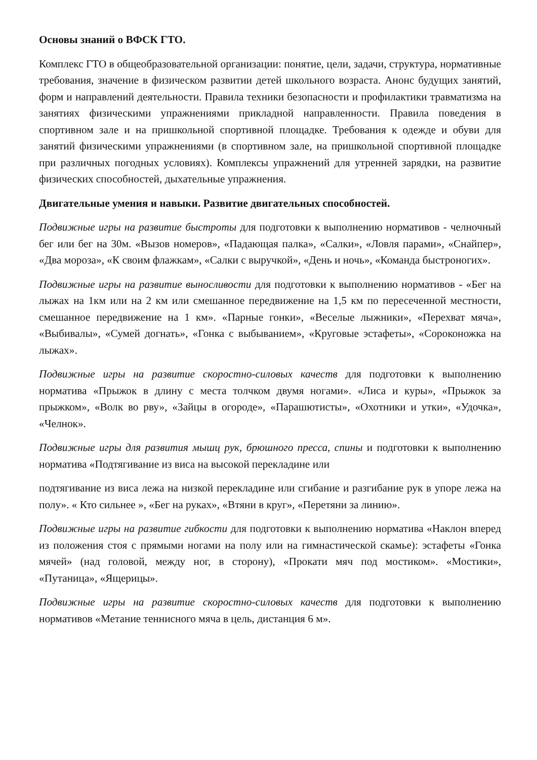Основы знаний о ВФСК ГТО.
Комплекс ГТО в общеобразовательной организации: понятие, цели, задачи, структура, нормативные требования, значение в физическом развитии детей школьного возраста. Анонс будущих занятий, форм и направлений деятельности. Правила техники безопасности и профилактики травматизма на занятиях физическими упражнениями прикладной направленности. Правила поведения в спортивном зале и на пришкольной спортивной площадке. Требования к одежде и обуви для занятий физическими упражнениями (в спортивном зале, на пришкольной спортивной площадке при различных погодных условиях). Комплексы упражнений для утренней зарядки, на развитие физических способностей, дыхательные упражнения.
Двигательные умения и навыки. Развитие двигательных способностей.
Подвижные игры на развитие быстроты для подготовки к выполнению нормативов - челночный бег или бег на 30м. «Вызов номеров», «Падающая палка», «Салки», «Ловля парами», «Снайпер», «Два мороза», «К своим флажкам», «Салки с выручкой», «День и ночь», «Команда быстроногих».
Подвижные игры на развитие выносливости для подготовки к выполнению нормативов - «Бег на лыжах на 1км или на 2 км или смешанное передвижение на 1,5 км по пересеченной местности, смешанное передвижение на 1 км». «Парные гонки», «Веселые лыжники», «Перехват мяча», «Выбивалы», «Сумей догнать», «Гонка с выбыванием», «Круговые эстафеты», «Сороконожка на лыжах».
Подвижные игры на развитие скоростно-силовых качеств для подготовки к выполнению норматива «Прыжок в длину с места толчком двумя ногами». «Лиса и куры», «Прыжок за прыжком», «Волк во рву», «Зайцы в огороде», «Парашютисты», «Охотники и утки», «Удочка», «Челнок».
Подвижные игры для развития мышц рук, брюшного пресса, спины и подготовки к выполнению норматива «Подтягивание из виса на высокой перекладине или
подтягивание из виса лежа на низкой перекладине или сгибание и разгибание рук в упоре лежа на полу». « Кто сильнее », «Бег на руках», «Втяни в круг», «Перетяни за линию».
Подвижные игры на развитие гибкости для подготовки к выполнению норматива «Наклон вперед из положения стоя с прямыми ногами на полу или на гимнастической скамье): эстафеты «Гонка мячей» (над головой, между ног, в сторону), «Прокати мяч под мостиком». «Мостики», «Путаница», «Ящерицы».
Подвижные игры на развитие скоростно-силовых качеств для подготовки к выполнению нормативов «Метание теннисного мяча в цель, дистанция 6 м».